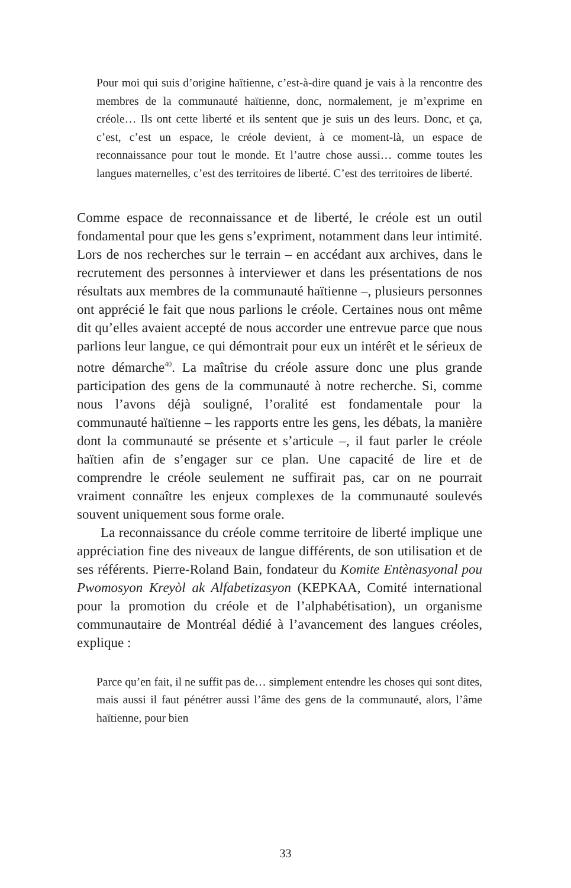Pour moi qui suis d’origine haïtienne, c’est-à-dire quand je vais à la rencontre des membres de la communauté haïtienne, donc, normalement, je m’exprime en créole… Ils ont cette liberté et ils sentent que je suis un des leurs. Donc, et ça, c’est, c’est un espace, le créole devient, à ce moment-là, un espace de reconnaissance pour tout le monde. Et l’autre chose aussi… comme toutes les langues maternelles, c’est des territoires de liberté. C’est des territoires de liberté.
Comme espace de reconnaissance et de liberté, le créole est un outil fondamental pour que les gens s’expriment, notamment dans leur intimité. Lors de nos recherches sur le terrain – en accédant aux archives, dans le recrutement des personnes à interviewer et dans les présentations de nos résultats aux membres de la communauté haïtienne –, plusieurs personnes ont apprécié le fait que nous parlions le créole. Certaines nous ont même dit qu’elles avaient accepté de nous accorder une entrevue parce que nous parlions leur langue, ce qui démontrait pour eux un intérêt et le sérieux de notre démarche<sup>40</sup>. La maîtrise du créole assure donc une plus grande participation des gens de la communauté à notre recherche. Si, comme nous l’avons déjà souligné, l’oralité est fondamentale pour la communauté haïtienne – les rapports entre les gens, les débats, la manière dont la communauté se présente et s’articule –, il faut parler le créole haïtien afin de s’engager sur ce plan. Une capacité de lire et de comprendre le créole seulement ne suffirait pas, car on ne pourrait vraiment connaître les enjeux complexes de la communauté soulevés souvent uniquement sous forme orale.
La reconnaissance du créole comme territoire de liberté implique une appréciation fine des niveaux de langue différents, de son utilisation et de ses référents. Pierre-Roland Bain, fondateur du Komite Entènasyonal pou Pwomosyon Kreyòl ak Alfabetizasyon (KEPKAA, Comité international pour la promotion du créole et de l’alphabétisation), un organisme communautaire de Montréal dédié à l’avancement des langues créoles, explique :
Parce qu’en fait, il ne suffit pas de… simplement entendre les choses qui sont dites, mais aussi il faut pénétrer aussi l’âme des gens de la communauté, alors, l’âme haïtienne, pour bien
33